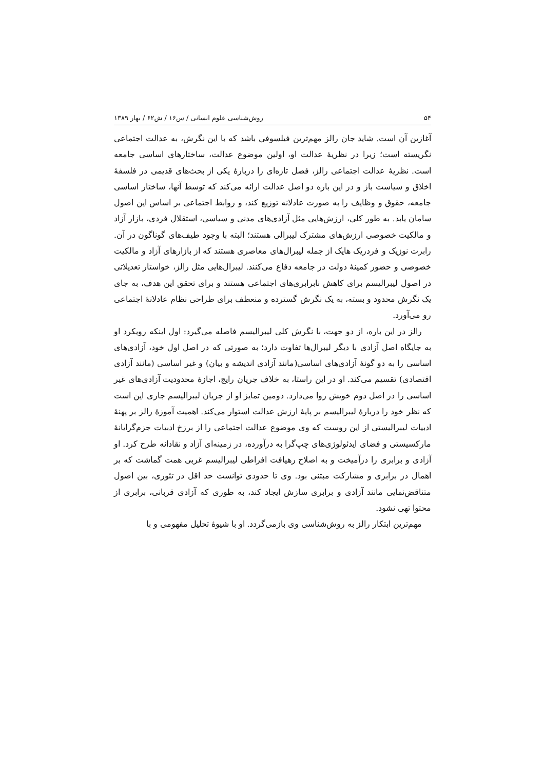۵۴ روش‌شناسی علوم انسانی / س۱۶ / ش۶۲ / بهار ۱۳۸۹
آغازین آن است. شاید جان رالز مهم‌ترین فیلسوفی باشد که با این نگرش، به عدالت اجتماعی نگریسته است؛ زیرا در نظریهٔ عدالت او، اولین موضوع عدالت، ساختارهای اساسی جامعه است. نظریهٔ عدالت اجتماعی رالز، فصل تازه‌ای را دربارهٔ یکی از بحث‌های قدیمی در فلسفهٔ اخلاق و سیاست باز و در این باره دو اصل عدالت ارائه می‌کند که توسط آنها، ساختار اساسی جامعه، حقوق و وظایف را به صورت عادلانه توزیع کند، و روابط اجتماعی بر اساس این اصول سامان یابد. به طور کلی، ارزش‌هایی مثل آزادی‌های مدنی و سیاسی، استقلال فردی، بازار آزاد و مالکیت خصوصی ارزش‌های مشترک لیبرالی هستند؛ البته با وجود طیف‌های گوناگون در آن. رابرت نوزیک و فردریک هایک از جمله لیبرال‌های معاصری هستند که از بازارهای آزاد و مالکیت خصوصی و حضور کمینهٔ دولت در جامعه دفاع می‌کنند. لیبرال‌هایی مثل رالز، خواستار تعدیلاتی در اصول لیبرالیسم برای کاهش نابرابری‌های اجتماعی هستند و برای تحقق این هدف، به جای یک نگرش محدود و بسته، به یک نگرش گسترده و منعطف برای طراحی نظام عادلانهٔ اجتماعی رو می‌آورد.
رالز در این باره، از دو جهت، با نگرش کلی لیبرالیسم فاصله می‌گیرد: اول اینکه رویکرد او به جایگاه اصل آزادی با دیگر لیبرال‌ها تفاوت دارد؛ به صورتی که در اصل اول خود، آزادی‌های اساسی را به دو گونهٔ آزادی‌های اساسی(مانند آزادی اندیشه و بیان) و غیر اساسی (مانند آزادی اقتصادی) تقسیم می‌کند. او در این راستا، به خلاف جریان رایج، اجازهٔ محدودیت آزادی‌های غیر اساسی را در اصل دوم خویش روا می‌دارد. دومین تمایز او از جریان لیبرالیسم جاری این است که نظر خود را دربارهٔ لیبرالیسم بر پایهٔ ارزش عدالت استوار می‌کند. اهمیت آموزهٔ رالز بر پهنهٔ ادبیات لیبرالیستی از این روست که وی موضوع عدالت اجتماعی را از برزخ ادبیات جزم‌گرایانهٔ مارکسیستی و فضای ایدئولوژی‌های چپ‌گرا به درآورده، در زمینه‌ای آزاد و نقادانه طرح کرد. او آزادی و برابری را درآمیخت و به اصلاح رهیافت افراطی لیبرالیسم غربی همت گماشت که بر اهمال در برابری و مشارکت مبتنی بود. وی تا حدودی توانست حد اقل در تئوری، بین اصول متناقض‌نمایی مانند آزادی و برابری سازش ایجاد کند، به طوری که آزادی قربانی، برابری از محتوا تهی نشود.
مهم‌ترین ابتکار رالز به روش‌شناسی وی بازمی‌گردد. او با شیوهٔ تحلیل مفهومی و با